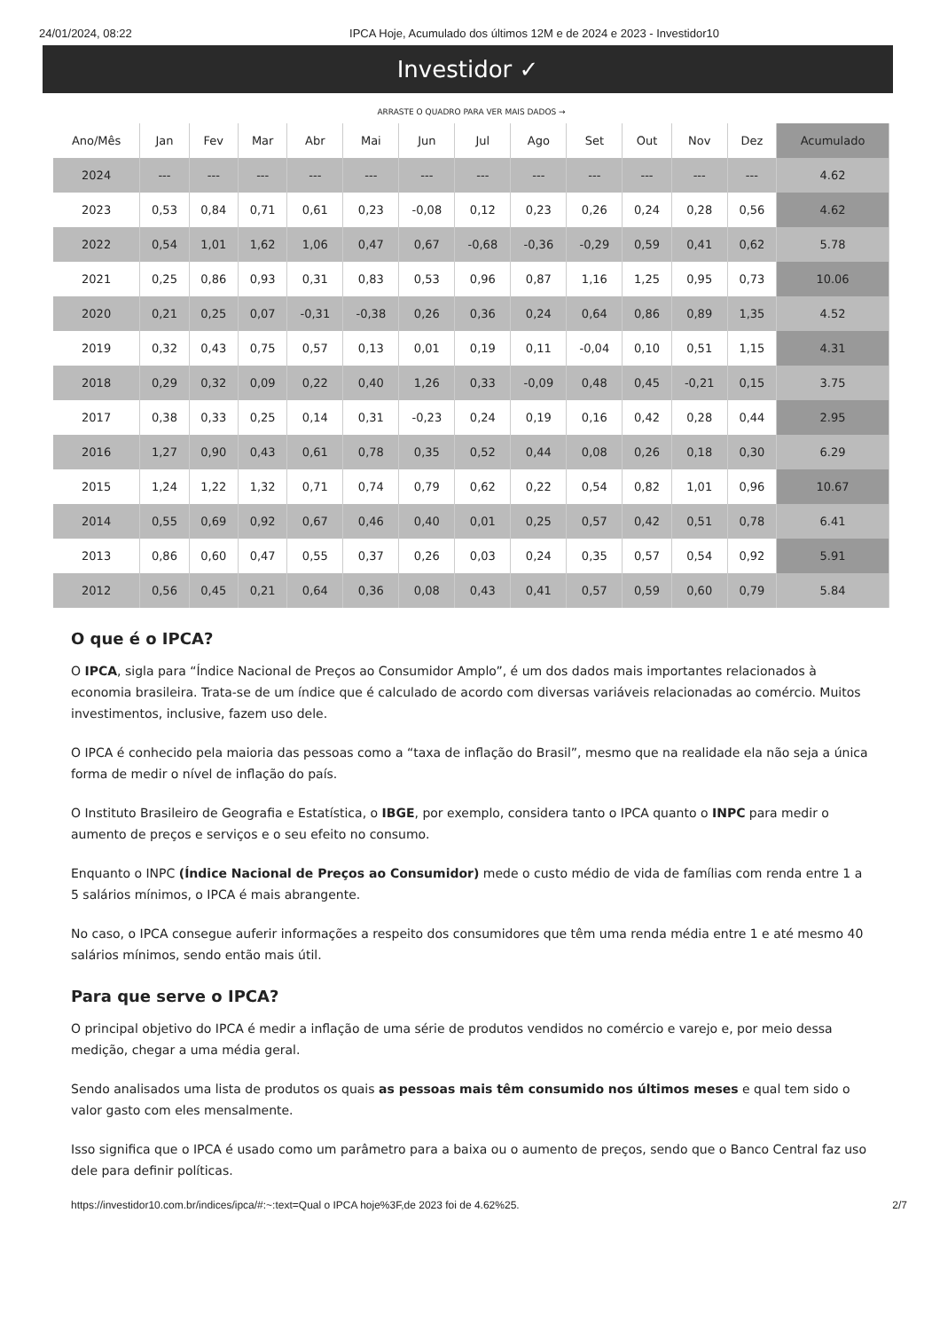24/01/2024, 08:22 IPCA Hoje, Acumulado dos últimos 12M e de 2024 e 2023 - Investidor10
Investidor ✓
ARRASTE O QUADRO PARA VER MAIS DADOS →
| Ano/Mês | Jan | Fev | Mar | Abr | Mai | Jun | Jul | Ago | Set | Out | Nov | Dez | Acumulado |
| --- | --- | --- | --- | --- | --- | --- | --- | --- | --- | --- | --- | --- | --- |
| 2024 | --- | --- | --- | --- | --- | --- | --- | --- | --- | --- | --- | --- | 4.62 |
| 2023 | 0,53 | 0,84 | 0,71 | 0,61 | 0,23 | -0,08 | 0,12 | 0,23 | 0,26 | 0,24 | 0,28 | 0,56 | 4.62 |
| 2022 | 0,54 | 1,01 | 1,62 | 1,06 | 0,47 | 0,67 | -0,68 | -0,36 | -0,29 | 0,59 | 0,41 | 0,62 | 5.78 |
| 2021 | 0,25 | 0,86 | 0,93 | 0,31 | 0,83 | 0,53 | 0,96 | 0,87 | 1,16 | 1,25 | 0,95 | 0,73 | 10.06 |
| 2020 | 0,21 | 0,25 | 0,07 | -0,31 | -0,38 | 0,26 | 0,36 | 0,24 | 0,64 | 0,86 | 0,89 | 1,35 | 4.52 |
| 2019 | 0,32 | 0,43 | 0,75 | 0,57 | 0,13 | 0,01 | 0,19 | 0,11 | -0,04 | 0,10 | 0,51 | 1,15 | 4.31 |
| 2018 | 0,29 | 0,32 | 0,09 | 0,22 | 0,40 | 1,26 | 0,33 | -0,09 | 0,48 | 0,45 | -0,21 | 0,15 | 3.75 |
| 2017 | 0,38 | 0,33 | 0,25 | 0,14 | 0,31 | -0,23 | 0,24 | 0,19 | 0,16 | 0,42 | 0,28 | 0,44 | 2.95 |
| 2016 | 1,27 | 0,90 | 0,43 | 0,61 | 0,78 | 0,35 | 0,52 | 0,44 | 0,08 | 0,26 | 0,18 | 0,30 | 6.29 |
| 2015 | 1,24 | 1,22 | 1,32 | 0,71 | 0,74 | 0,79 | 0,62 | 0,22 | 0,54 | 0,82 | 1,01 | 0,96 | 10.67 |
| 2014 | 0,55 | 0,69 | 0,92 | 0,67 | 0,46 | 0,40 | 0,01 | 0,25 | 0,57 | 0,42 | 0,51 | 0,78 | 6.41 |
| 2013 | 0,86 | 0,60 | 0,47 | 0,55 | 0,37 | 0,26 | 0,03 | 0,24 | 0,35 | 0,57 | 0,54 | 0,92 | 5.91 |
| 2012 | 0,56 | 0,45 | 0,21 | 0,64 | 0,36 | 0,08 | 0,43 | 0,41 | 0,57 | 0,59 | 0,60 | 0,79 | 5.84 |
O que é o IPCA?
O IPCA, sigla para “Índice Nacional de Preços ao Consumidor Amplo”, é um dos dados mais importantes relacionados à economia brasileira. Trata-se de um índice que é calculado de acordo com diversas variáveis relacionadas ao comércio. Muitos investimentos, inclusive, fazem uso dele.
O IPCA é conhecido pela maioria das pessoas como a “taxa de inflação do Brasil”, mesmo que na realidade ela não seja a única forma de medir o nível de inflação do país.
O Instituto Brasileiro de Geografia e Estatística, o IBGE, por exemplo, considera tanto o IPCA quanto o INPC para medir o aumento de preços e serviços e o seu efeito no consumo.
Enquanto o INPC (Índice Nacional de Preços ao Consumidor) mede o custo médio de vida de famílias com renda entre 1 a 5 salários mínimos, o IPCA é mais abrangente.
No caso, o IPCA consegue auferir informações a respeito dos consumidores que têm uma renda média entre 1 e até mesmo 40 salários mínimos, sendo então mais útil.
Para que serve o IPCA?
O principal objetivo do IPCA é medir a inflação de uma série de produtos vendidos no comércio e varejo e, por meio dessa medição, chegar a uma média geral.
Sendo analisados uma lista de produtos os quais as pessoas mais têm consumido nos últimos meses e qual tem sido o valor gasto com eles mensalmente.
Isso significa que o IPCA é usado como um parâmetro para a baixa ou o aumento de preços, sendo que o Banco Central faz uso dele para definir políticas.
https://investidor10.com.br/indices/ipca/#:~:text=Qual o IPCA hoje%3F,de 2023 foi de 4.62%25. 2/7